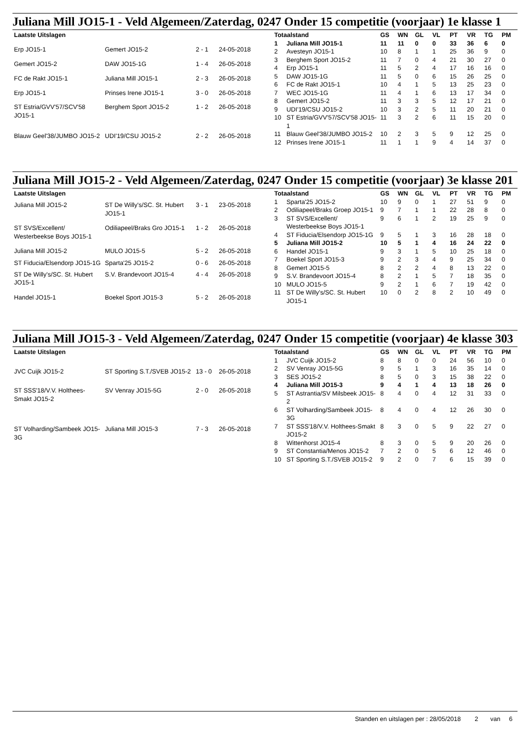Juliana Mill JO15-1 - Veld Algemeen/Zaterdag, 0247 Onder 15 competitie (voorjaar) 1e klasse 1
| Laatste Uitslagen | | | |
| --- | --- | --- | --- |
| Erp JO15-1 | Gemert JO15-2 | 2 - 1 | 24-05-2018 |
| Gemert JO15-2 | DAW JO15-1G | 1 - 4 | 26-05-2018 |
| FC de Rakt JO15-1 | Juliana Mill JO15-1 | 2 - 3 | 26-05-2018 |
| Erp JO15-1 | Prinses Irene JO15-1 | 3 - 0 | 26-05-2018 |
| ST Estria/GVV'57/SCV'58 JO15-1 | Berghem Sport JO15-2 | 1 - 2 | 26-05-2018 |
| Blauw Geel'38/JUMBO JO15-2 | UDI'19/CSU JO15-2 | 2 - 2 | 26-05-2018 |
| Totaalstand | | GS | WN | GL | VL | PT | VR | TG | PM |
| --- | --- | --- | --- | --- | --- | --- | --- | --- | --- |
| 1 | Juliana Mill JO15-1 | 11 | 11 | 0 | 0 | 33 | 36 | 6 | 0 |
| 2 | Avesteyn JO15-1 | 10 | 8 | 1 | 1 | 25 | 36 | 9 | 0 |
| 3 | Berghem Sport JO15-2 | 11 | 7 | 0 | 4 | 21 | 30 | 27 | 0 |
| 4 | Erp JO15-1 | 11 | 5 | 2 | 4 | 17 | 16 | 16 | 0 |
| 5 | DAW JO15-1G | 11 | 5 | 0 | 6 | 15 | 26 | 25 | 0 |
| 6 | FC de Rakt JO15-1 | 10 | 4 | 1 | 5 | 13 | 25 | 23 | 0 |
| 7 | WEC JO15-1G | 11 | 4 | 1 | 6 | 13 | 17 | 34 | 0 |
| 8 | Gemert JO15-2 | 11 | 3 | 3 | 5 | 12 | 17 | 21 | 0 |
| 9 | UDI'19/CSU JO15-2 | 10 | 3 | 2 | 5 | 11 | 20 | 21 | 0 |
| 10 | ST Estria/GVV'57/SCV'58 JO15-1 | 11 | 3 | 2 | 6 | 11 | 15 | 20 | 0 |
| 11 | Blauw Geel'38/JUMBO JO15-2 | 10 | 2 | 3 | 5 | 9 | 12 | 25 | 0 |
| 12 | Prinses Irene JO15-1 | 11 | 1 | 1 | 9 | 4 | 14 | 37 | 0 |
Juliana Mill JO15-2 - Veld Algemeen/Zaterdag, 0247 Onder 15 competitie (voorjaar) 3e klasse 201
| Laatste Uitslagen | | | |
| --- | --- | --- | --- |
| Juliana Mill JO15-2 | ST De Willy's/SC. St. Hubert JO15-1 | 3 - 1 | 23-05-2018 |
| ST SVS/Excellent/ Westerbeekse Boys JO15-1 | Odiliapeel/Braks Gro JO15-1 | 1 - 2 | 26-05-2018 |
| Juliana Mill JO15-2 | MULO JO15-5 | 5 - 2 | 26-05-2018 |
| ST Fiducia/Elsendorp JO15-1G | Sparta'25 JO15-2 | 0 - 6 | 26-05-2018 |
| ST De Willy's/SC. St. Hubert JO15-1 | S.V. Brandevoort JO15-4 | 4 - 4 | 26-05-2018 |
| Handel JO15-1 | Boekel Sport JO15-3 | 5 - 2 | 26-05-2018 |
| Totaalstand | | GS | WN | GL | VL | PT | VR | TG | PM |
| --- | --- | --- | --- | --- | --- | --- | --- | --- | --- |
| 1 | Sparta'25 JO15-2 | 10 | 9 | 0 | 1 | 27 | 51 | 9 | 0 |
| 2 | Odiliapeel/Braks Groep JO15-1 | 9 | 7 | 1 | 1 | 22 | 28 | 8 | 0 |
| 3 | ST SVS/Excellent/ Westerbeekse Boys JO15-1 | 9 | 6 | 1 | 2 | 19 | 25 | 9 | 0 |
| 4 | ST Fiducia/Elsendorp JO15-1G | 9 | 5 | 1 | 3 | 16 | 28 | 18 | 0 |
| 5 | Juliana Mill JO15-2 | 10 | 5 | 1 | 4 | 16 | 24 | 22 | 0 |
| 6 | Handel JO15-1 | 9 | 3 | 1 | 5 | 10 | 25 | 18 | 0 |
| 7 | Boekel Sport JO15-3 | 9 | 2 | 3 | 4 | 9 | 25 | 34 | 0 |
| 8 | Gemert JO15-5 | 8 | 2 | 2 | 4 | 8 | 13 | 22 | 0 |
| 9 | S.V. Brandevoort JO15-4 | 8 | 2 | 1 | 5 | 7 | 18 | 35 | 0 |
| 10 | MULO JO15-5 | 9 | 2 | 1 | 6 | 7 | 19 | 42 | 0 |
| 11 | ST De Willy's/SC. St. Hubert JO15-1 | 10 | 0 | 2 | 8 | 2 | 10 | 49 | 0 |
Juliana Mill JO15-3 - Veld Algemeen/Zaterdag, 0247 Onder 15 competitie (voorjaar) 4e klasse 303
| Laatste Uitslagen | | | |
| --- | --- | --- | --- |
| JVC Cuijk JO15-2 | ST Sporting S.T./SVEB JO15-2 | 13 - 0 | 26-05-2018 |
| ST SSS'18/V.V. Holthees-Smakt JO15-2 | SV Venray JO15-5G | 2 - 0 | 26-05-2018 |
| ST Volharding/Sambeek JO15-3G | Juliana Mill JO15-3 | 7 - 3 | 26-05-2018 |
| Totaalstand | | GS | WN | GL | VL | PT | VR | TG | PM |
| --- | --- | --- | --- | --- | --- | --- | --- | --- | --- |
| 1 | JVC Cuijk JO15-2 | 8 | 8 | 0 | 0 | 24 | 56 | 10 | 0 |
| 2 | SV Venray JO15-5G | 9 | 5 | 1 | 3 | 16 | 35 | 14 | 0 |
| 3 | SES JO15-2 | 8 | 5 | 0 | 3 | 15 | 38 | 22 | 0 |
| 4 | Juliana Mill JO15-3 | 9 | 4 | 1 | 4 | 13 | 18 | 26 | 0 |
| 5 | ST Astrantia/SV Milsbeek JO15-2 | 8 | 4 | 0 | 4 | 12 | 31 | 33 | 0 |
| 6 | ST Volharding/Sambeek JO15-3G | 8 | 4 | 0 | 4 | 12 | 26 | 30 | 0 |
| 7 | ST SSS'18/V.V. Holthees-Smakt JO15-2 | 8 | 3 | 0 | 5 | 9 | 22 | 27 | 0 |
| 8 | Wittenhorst JO15-4 | 8 | 3 | 0 | 5 | 9 | 20 | 26 | 0 |
| 9 | ST Constantia/Menos JO15-2 | 7 | 2 | 0 | 5 | 6 | 12 | 46 | 0 |
| 10 | ST Sporting S.T./SVEB JO15-2 | 9 | 2 | 0 | 7 | 6 | 15 | 39 | 0 |
Standen en uitslagen per : 28/05/2018 2 van 6